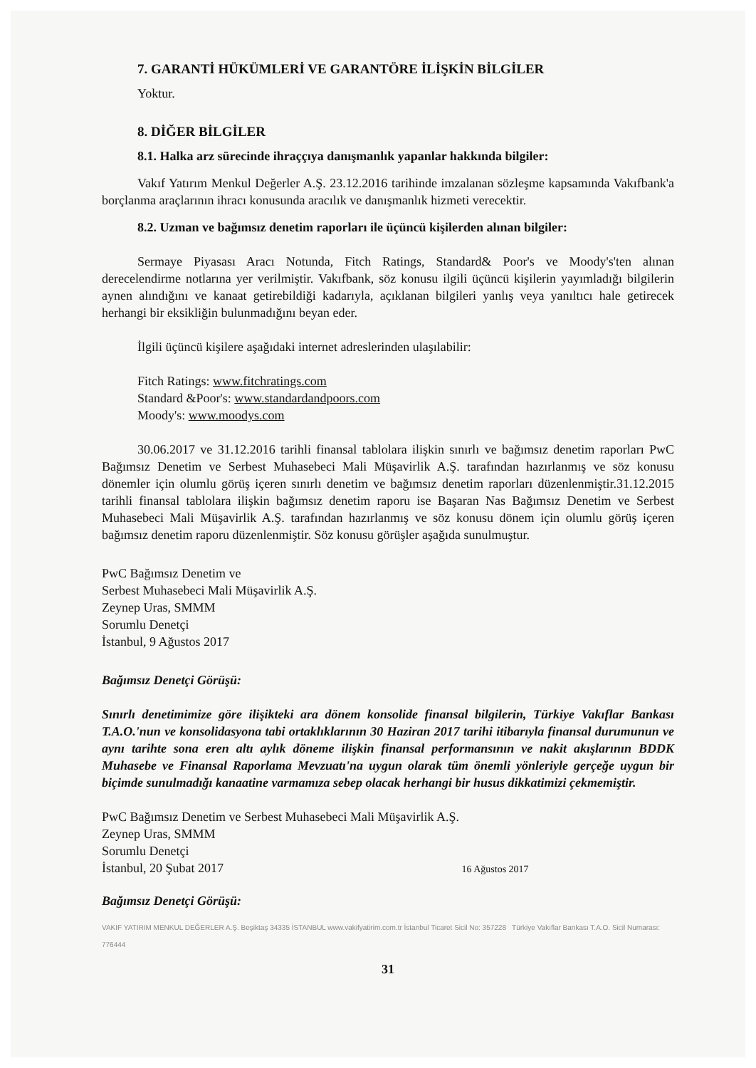7. GARANTİ HÜKÜMLERİ VE GARANTÖRE İLİŞKİN BİLGİLER
Yoktur.
8. DİĞER BİLGİLER
8.1. Halka arz sürecinde ihraççıya danışmanlık yapanlar hakkında bilgiler:
Vakıf Yatırım Menkul Değerler A.Ş. 23.12.2016 tarihinde imzalanan sözleşme kapsamında Vakıfbank'a borçlanma araçlarının ihracı konusunda aracılık ve danışmanlık hizmeti verecektir.
8.2. Uzman ve bağımsız denetim raporları ile üçüncü kişilerden alınan bilgiler:
Sermaye Piyasası Aracı Notunda, Fitch Ratings, Standard& Poor's ve Moody's'ten alınan derecelendirme notlarına yer verilmiştir. Vakıfbank, söz konusu ilgili üçüncü kişilerin yayımladığı bilgilerin aynen alındığını ve kanaat getirebildiği kadarıyla, açıklanan bilgileri yanlış veya yanıltıcı hale getirecek herhangi bir eksikliğin bulunmadığını beyan eder.
İlgili üçüncü kişilere aşağıdaki internet adreslerinden ulaşılabilir:
Fitch Ratings: www.fitchratings.com
Standard &Poor's: www.standardandpoors.com
Moody's: www.moodys.com
30.06.2017 ve 31.12.2016 tarihli finansal tablolara ilişkin sınırlı ve bağımsız denetim raporları PwC Bağımsız Denetim ve Serbest Muhasebeci Mali Müşavirlik A.Ş. tarafından hazırlanmış ve söz konusu dönemler için olumlu görüş içeren sınırlı denetim ve bağımsız denetim raporları düzenlenmiştir.31.12.2015 tarihli finansal tablolara ilişkin bağımsız denetim raporu ise Başaran Nas Bağımsız Denetim ve Serbest Muhasebeci Mali Müşavirlik A.Ş. tarafından hazırlanmış ve söz konusu dönem için olumlu görüş içeren bağımsız denetim raporu düzenlenmiştir. Söz konusu görüşler aşağıda sunulmuştur.
PwC Bağımsız Denetim ve
Serbest Muhasebeci Mali Müşavirlik A.Ş.
Zeynep Uras, SMMM
Sorumlu Denetçi
İstanbul, 9 Ağustos 2017
Bağımsız Denetçi Görüşü:
Sınırlı denetimimize göre ilişikteki ara dönem konsolide finansal bilgilerin, Türkiye Vakıflar Bankası T.A.O.'nun ve konsolidasyona tabi ortaklıklarının 30 Haziran 2017 tarihi itibarıyla finansal durumunun ve aynı tarihte sona eren altı aylık döneme ilişkin finansal performansının ve nakit akışlarının BDDK Muhasebe ve Finansal Raporlama Mevzuatı'na uygun olarak tüm önemli yönleriyle gerçeğe uygun bir biçimde sunulmadığı kanaatine varmamıza sebep olacak herhangi bir husus dikkatimizi çekmemiştir.
PwC Bağımsız Denetim ve Serbest Muhasebeci Mali Müşavirlik A.Ş.
Zeynep Uras, SMMM
Sorumlu Denetçi
İstanbul, 20 Şubat 2017 16 Ağustos 2017
Bağımsız Denetçi Görüşü:
VAKIF YATIRIM MENKUL DEĞERLER A.Ş. Beşiktaş 34335 İSTANBUL www.vakifyatirim.com.tr İstanbul Ticaret Sicil No: 357228 Türkiye Vakıflar Bankası T.A.O. Sicil Numarası: 776444
31